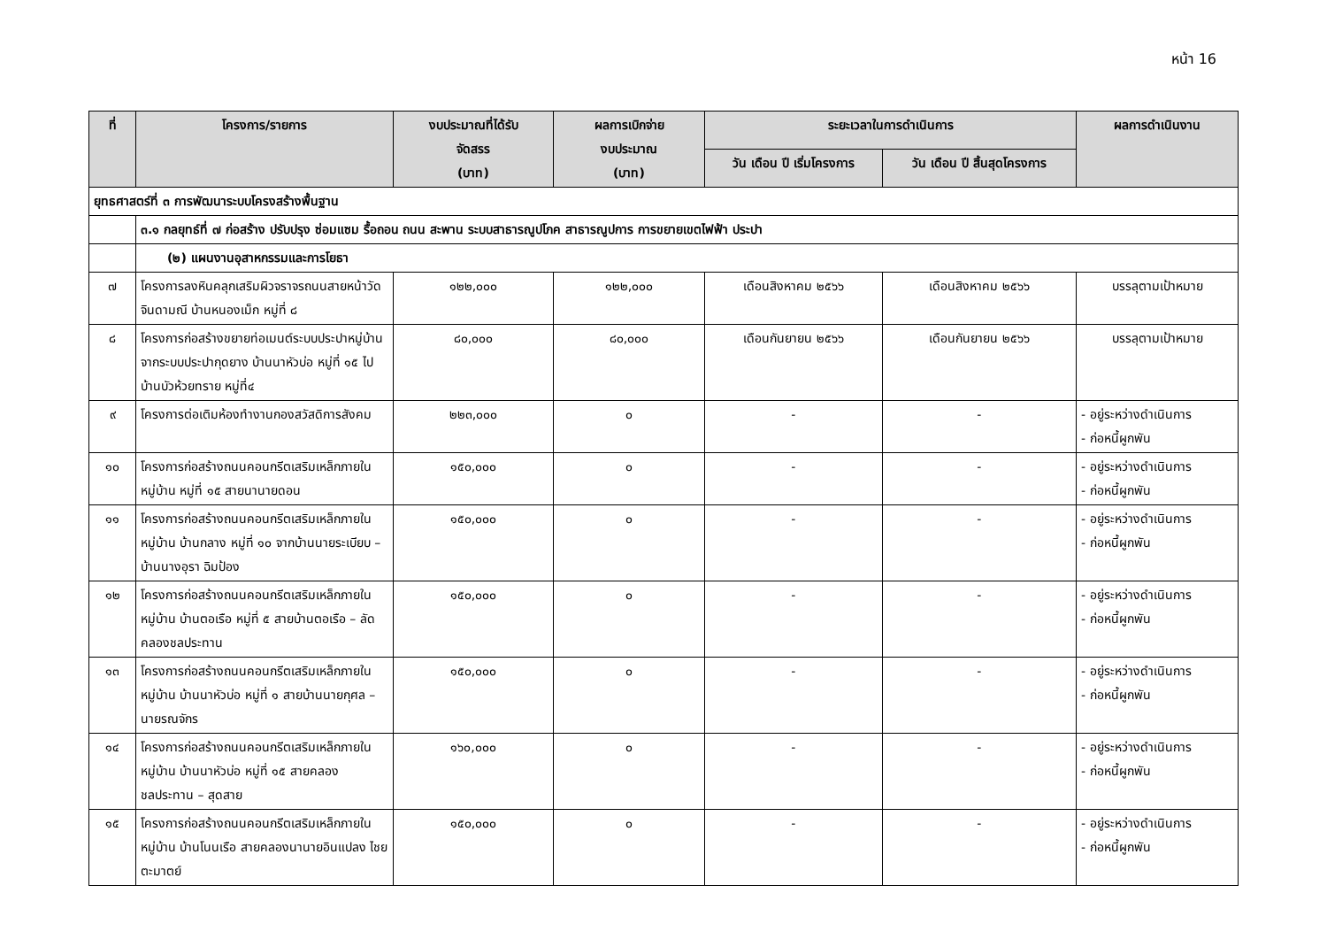หน้า 16
| ที่ | โครงการ/รายการ | งบประมาณที่ได้รับ จัดสรร (บาท) | ผลการเบิกจ่าย งบประมาณ (บาท) | ระยะเวลาในการดำเนินการ | | ผลการดำเนินงาน |
| --- | --- | --- | --- | --- | --- | --- |
| | | | | วัน เดือน ปี เริ่มโครงการ | วัน เดือน ปี สิ้นสุดโครงการ | |
| ยุทธศาสตร์ที่ ๓ การพัฒนาระบบโครงสร้างพื้นฐาน | | | | | | |
| | ๓.๑ กลยุทธ์ที่ ๗ ก่อสร้าง ปรับปรุง ซ่อมแซม รื้อถอน ถนน สะพาน ระบบสาธารณูปโภค สาธารณูปการ การขยายเขตไฟฟ้า ประปา | | | | | |
| | (๒) แผนงานอุสาหกรรมและการโยธา | | | | | |
| ๗ | โครงการลงหินคลุกเสริมผิวจราจรถนนสายหน้าวัดจินดามณี บ้านหนองเม็ก หมู่ที่ ๘ | ๑๒๒,๐๐๐ | ๑๒๒,๐๐๐ | เดือนสิงหาคม ๒๕๖๖ | เดือนสิงหาคม ๒๕๖๖ | บรรลุตามเป้าหมาย |
| ๘ | โครงการก่อสร้างขยายท่อเมนต์ระบบประปาหมู่บ้าน จากระบบประปากุดยาง บ้านนาหัวบ่อ หมู่ที่ ๑๕ ไปบ้านบัวห้วยทราย หมู่ที่๔ | ๘๐,๐๐๐ | ๘๐,๐๐๐ | เดือนกันยายน ๒๕๖๖ | เดือนกันยายน ๒๕๖๖ | บรรลุตามเป้าหมาย |
| ๙ | โครงการต่อเติมห้องทำงานกองสวัสดิการสังคม | ๒๒๓,๐๐๐ | ๐ | - | - | - อยู่ระหว่างดำเนินการ - ก่อหนี้ผูกพัน |
| ๑๐ | โครงการก่อสร้างถนนคอนกรีตเสริมเหล็กภายในหมู่บ้าน หมู่ที่ ๑๕ สายนานายดอน | ๑๕๐,๐๐๐ | ๐ | - | - | - อยู่ระหว่างดำเนินการ - ก่อหนี้ผูกพัน |
| ๑๑ | โครงการก่อสร้างถนนคอนกรีตเสริมเหล็กภายในหมู่บ้าน บ้านกลาง หมู่ที่ ๑๐ จากบ้านนายระเบียบ – บ้านนางอุรา ฉิมป้อง | ๑๕๐,๐๐๐ | ๐ | - | - | - อยู่ระหว่างดำเนินการ - ก่อหนี้ผูกพัน |
| ๑๒ | โครงการก่อสร้างถนนคอนกรีตเสริมเหล็กภายในหมู่บ้าน บ้านตอเรือ หมู่ที่ ๕ สายบ้านตอเรือ – ลัดคลองชลประทาน | ๑๕๐,๐๐๐ | ๐ | - | - | - อยู่ระหว่างดำเนินการ - ก่อหนี้ผูกพัน |
| ๑๓ | โครงการก่อสร้างถนนคอนกรีตเสริมเหล็กภายในหมู่บ้าน บ้านนาหัวบ่อ หมู่ที่ ๑ สายบ้านนายกุศล – นายรณจักร | ๑๕๐,๐๐๐ | ๐ | - | - | - อยู่ระหว่างดำเนินการ - ก่อหนี้ผูกพัน |
| ๑๔ | โครงการก่อสร้างถนนคอนกรีตเสริมเหล็กภายในหมู่บ้าน บ้านนาหัวบ่อ หมู่ที่ ๑๕ สายคลองชลประทาน – สุดสาย | ๑๖๐,๐๐๐ | ๐ | - | - | - อยู่ระหว่างดำเนินการ - ก่อหนี้ผูกพัน |
| ๑๕ | โครงการก่อสร้างถนนคอนกรีตเสริมเหล็กภายในหมู่บ้าน บ้านโนนเรือ สายคลองนานายอินแปลง ไชยตะมาตย์ | ๑๕๐,๐๐๐ | ๐ | - | - | - อยู่ระหว่างดำเนินการ - ก่อหนี้ผูกพัน |